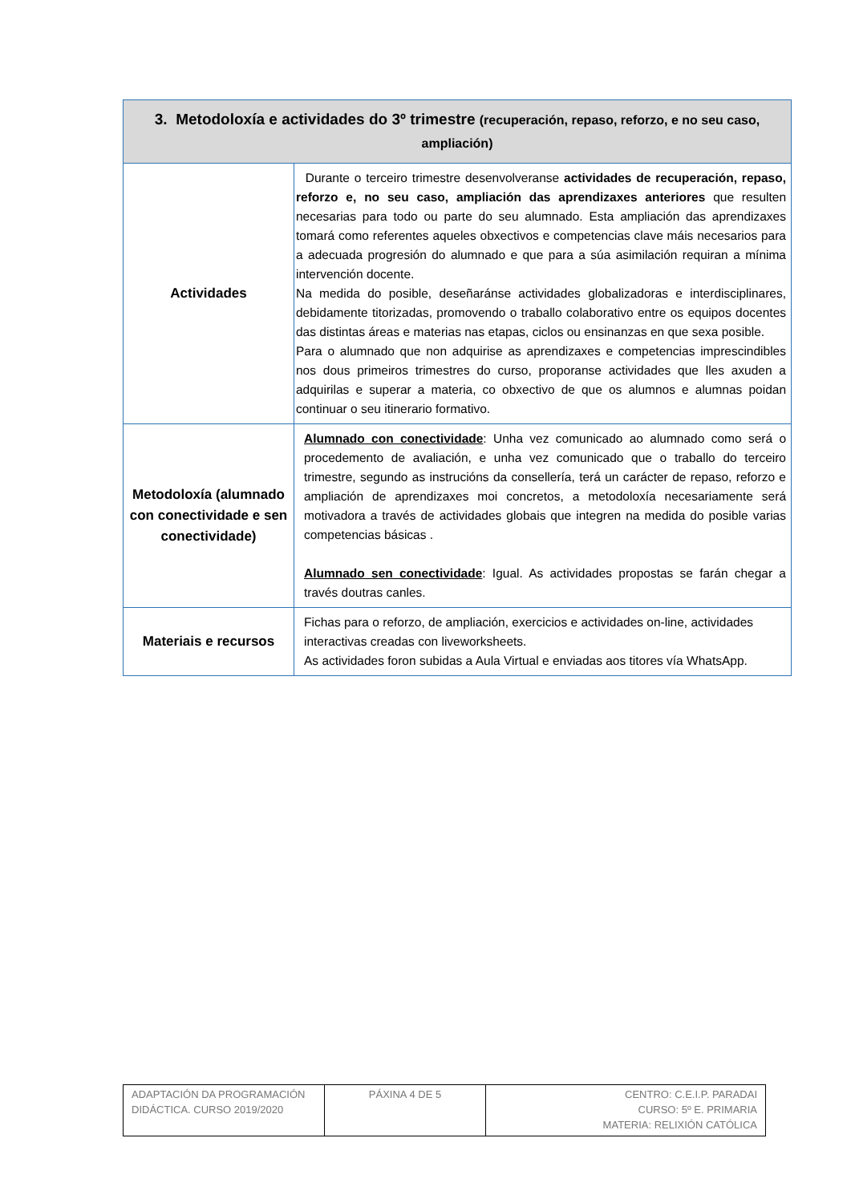| 3. Metodoloxía e actividades do 3º trimestre (recuperación, repaso, reforzo, e no seu caso, ampliación) | |
| --- | --- |
| Actividades | Durante o terceiro trimestre desenvolveranse actividades de recuperación, repaso, reforzo e, no seu caso, ampliación das aprendizaxes anteriores que resulten necesarias para todo ou parte do seu alumnado. Esta ampliación das aprendizaxes tomará como referentes aqueles obxectivos e competencias clave máis necesarios para a adecuada progresión do alumnado e que para a súa asimilación requiran a mínima intervención docente. Na medida do posible, deseñaránse actividades globalizadoras e interdisciplinares, debidamente titorizadas, promovendo o traballo colaborativo entre os equipos docentes das distintas áreas e materias nas etapas, ciclos ou ensinanzas en que sexa posible. Para o alumnado que non adquirise as aprendizaxes e competencias imprescindibles nos dous primeiros trimestres do curso, proporanse actividades que lles axuden a adquirilas e superar a materia, co obxectivo de que os alumnos e alumnas poidan continuar o seu itinerario formativo. |
| Metodoloxía (alumnado con conectividade e sen conectividade) | Alumnado con conectividade : Unha vez comunicado ao alumnado como será o procedemento de avaliación, e unha vez comunicado que o traballo do terceiro trimestre, segundo as instrucións da consellería, terá un carácter de repaso, reforzo e ampliación de aprendizaxes moi concretos, a metodoloxía necesariamente será motivadora a través de actividades globais que integren na medida do posible varias competencias básicas . Alumnado sen conectividade : Igual. As actividades propostas se farán chegar a través doutras canles. |
| Materiais e recursos | Fichas para o reforzo, de ampliación, exercicios e actividades on-line, actividades interactivas creadas con liveworksheets. As actividades foron subidas a Aula Virtual e enviadas aos titores vía WhatsApp. |
| ADAPTACIÓN DA PROGRAMACIÓN DIDÁCTICA. CURSO 2019/2020 | PÁXINA 4 DE 5 | CENTRO: C.E.I.P. PARADAI CURSO: 5º E. PRIMARIA MATERIA: RELIXIÓN CATÓLICA |